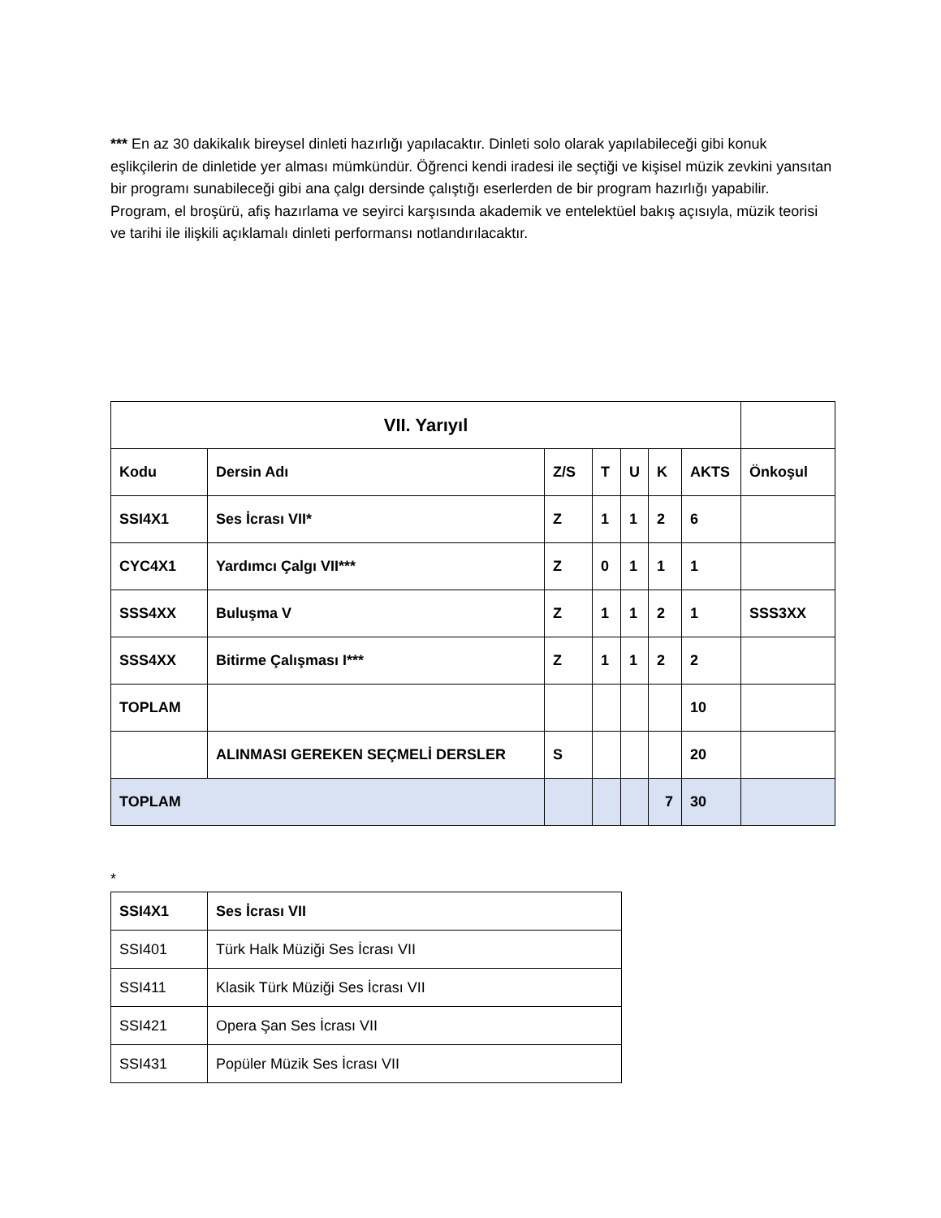*** En az 30 dakikalık bireysel dinleti hazırlığı yapılacaktır. Dinleti solo olarak yapılabileceği gibi konuk eşlikçilerin de dinletide yer alması mümkündür. Öğrenci kendi iradesi ile seçtiği ve kişisel müzik zevkini yansıtan bir programı sunabileceği gibi ana çalgı dersinde çalıştığı eserlerden de bir program hazırlığı yapabilir. Program, el broşürü, afiş hazırlama ve seyirci karşısında akademik ve entelektüel bakış açısıyla, müzik teorisi ve tarihi ile ilişkili açıklamalı dinleti performansı notlandırılacaktır.
| VII. Yarıyıl | | | | | | | |
| Kodu | Dersin Adı | Z/S | T | U | K | AKTS | Önkoşul |
| SSI4X1 | Ses İcrası VII* | Z | 1 | 1 | 2 | 6 | |
| CYC4X1 | Yardımcı Çalgı VII*** | Z | 0 | 1 | 1 | 1 | |
| SSS4XX | Buluşma V | Z | 1 | 1 | 2 | 1 | SSS3XX |
| SSS4XX | Bitirme Çalışması I*** | Z | 1 | 1 | 2 | 2 | |
| TOPLAM | | | | | | 10 | |
| | ALINMASI GEREKEN SEÇMELİ DERSLER | S | | | | 20 | |
| TOPLAM | | | | | 7 | 30 | |
*
| SSI4X1 | Ses İcrası VII |
| SSI401 | Türk Halk Müziği Ses İcrası VII |
| SSI411 | Klasik Türk Müziği Ses İcrası VII |
| SSI421 | Opera Şan Ses İcrası VII |
| SSI431 | Popüler Müzik Ses İcrası VII |